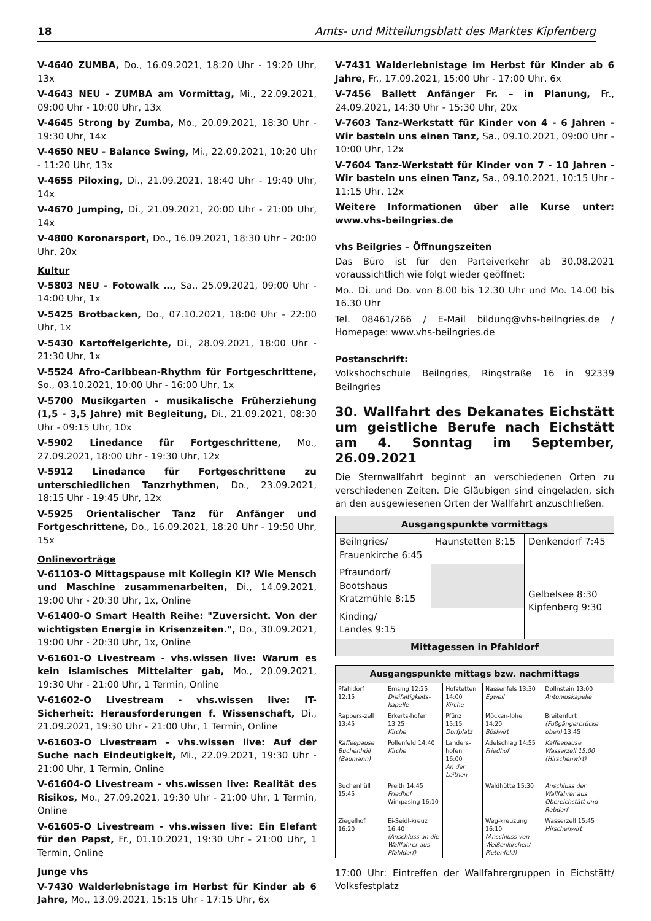18 Amts- und Mitteilungsblatt des Marktes Kipfenberg
V-4640 ZUMBA, Do., 16.09.2021, 18:20 Uhr - 19:20 Uhr, 13x
V-4643 NEU - ZUMBA am Vormittag, Mi., 22.09.2021, 09:00 Uhr - 10:00 Uhr, 13x
V-4645 Strong by Zumba, Mo., 20.09.2021, 18:30 Uhr - 19:30 Uhr, 14x
V-4650 NEU - Balance Swing, Mi., 22.09.2021, 10:20 Uhr - 11:20 Uhr, 13x
V-4655 Piloxing, Di., 21.09.2021, 18:40 Uhr - 19:40 Uhr, 14x
V-4670 Jumping, Di., 21.09.2021, 20:00 Uhr - 21:00 Uhr, 14x
V-4800 Koronarsport, Do., 16.09.2021, 18:30 Uhr - 20:00 Uhr, 20x
Kultur
V-5803 NEU - Fotowalk …, Sa., 25.09.2021, 09:00 Uhr - 14:00 Uhr, 1x
V-5425 Brotbacken, Do., 07.10.2021, 18:00 Uhr - 22:00 Uhr, 1x
V-5430 Kartoffelgerichte, Di., 28.09.2021, 18:00 Uhr - 21:30 Uhr, 1x
V-5524 Afro-Caribbean-Rhythm für Fortgeschrittene, So., 03.10.2021, 10:00 Uhr - 16:00 Uhr, 1x
V-5700 Musikgarten - musikalische Früherziehung (1,5 - 3,5 Jahre) mit Begleitung, Di., 21.09.2021, 08:30 Uhr - 09:15 Uhr, 10x
V-5902 Linedance für Fortgeschrittene, Mo., 27.09.2021, 18:00 Uhr - 19:30 Uhr, 12x
V-5912 Linedance für Fortgeschrittene zu unterschiedlichen Tanzrhythmen, Do., 23.09.2021, 18:15 Uhr - 19:45 Uhr, 12x
V-5925 Orientalischer Tanz für Anfänger und Fortgeschrittene, Do., 16.09.2021, 18:20 Uhr - 19:50 Uhr, 15x
Onlinevorträge
V-61103-O Mittagspause mit Kollegin KI? Wie Mensch und Maschine zusammenarbeiten, Di., 14.09.2021, 19:00 Uhr - 20:30 Uhr, 1x, Online
V-61400-O Smart Health Reihe: "Zuversicht. Von der wichtigsten Energie in Krisenzeiten.", Do., 30.09.2021, 19:00 Uhr - 20:30 Uhr, 1x, Online
V-61601-O Livestream - vhs.wissen live: Warum es kein islamisches Mittelalter gab, Mo., 20.09.2021, 19:30 Uhr - 21:00 Uhr, 1 Termin, Online
V-61602-O Livestream - vhs.wissen live: IT- Sicherheit: Herausforderungen f. Wissenschaft, Di., 21.09.2021, 19:30 Uhr - 21:00 Uhr, 1 Termin, Online
V-61603-O Livestream - vhs.wissen live: Auf der Suche nach Eindeutigkeit, Mi., 22.09.2021, 19:30 Uhr - 21:00 Uhr, 1 Termin, Online
V-61604-O Livestream - vhs.wissen live: Realität des Risikos, Mo., 27.09.2021, 19:30 Uhr - 21:00 Uhr, 1 Termin, Online
V-61605-O Livestream - vhs.wissen live: Ein Elefant für den Papst, Fr., 01.10.2021, 19:30 Uhr - 21:00 Uhr, 1 Termin, Online
Junge vhs
V-7430 Walderlebnistage im Herbst für Kinder ab 6 Jahre, Mo., 13.09.2021, 15:15 Uhr - 17:15 Uhr, 6x
V-7431 Walderlebnistage im Herbst für Kinder ab 6 Jahre, Fr., 17.09.2021, 15:00 Uhr - 17:00 Uhr, 6x
V-7456 Ballett Anfänger Fr. – in Planung, Fr., 24.09.2021, 14:30 Uhr - 15:30 Uhr, 20x
V-7603 Tanz-Werkstatt für Kinder von 4 - 6 Jahren - Wir basteln uns einen Tanz, Sa., 09.10.2021, 09:00 Uhr - 10:00 Uhr, 12x
V-7604 Tanz-Werkstatt für Kinder von 7 - 10 Jahren - Wir basteln uns einen Tanz, Sa., 09.10.2021, 10:15 Uhr - 11:15 Uhr, 12x
Weitere Informationen über alle Kurse unter: www.vhs-beilngries.de
vhs Beilgries – Öffnungszeiten
Das Büro ist für den Parteiverkehr ab 30.08.2021 voraussichtlich wie folgt wieder geöffnet:
Mo.. Di. und Do. von 8.00 bis 12.30 Uhr und Mo. 14.00 bis 16.30 Uhr
Tel. 08461/266 / E-Mail bildung@vhs-beilngries.de / Homepage: www.vhs-beilngries.de
Postanschrift:
Volkshochschule Beilngries, Ringstraße 16 in 92339 Beilngries
30. Wallfahrt des Dekanates Eichstätt um geistliche Berufe nach Eichstätt am 4. Sonntag im September, 26.09.2021
Die Sternwallfahrt beginnt an verschiedenen Orten zu verschiedenen Zeiten. Die Gläubigen sind eingeladen, sich an den ausgewiesenen Orten der Wallfahrt anzuschließen.
| Ausgangspunkte vormittags | | |
| --- | --- | --- |
| Beilngries/ Frauenkirche 6:45 | Haunstetten 8:15 | Denkendorf 7:45 |
| Pfraundorf/ Bootshaus Kratzmühle 8:15 | | Gelbelsee 8:30 Kipfenberg 9:30 |
| Kinding/ Landes 9:15 | | |
| Mittagessen in Pfahldorf | | |
| Ausgangspunkte mittags bzw. nachmittags | | | | |
| --- | --- | --- | --- | --- |
| Pfahldorf 12:15 | Emsing 12:25 Dreifaltigkeits-kapelle | Hofstetten 14:00 Kirche | Nassenfels 13:30 Egweil | Dollnstein 13:00 Antoniuskapelle |
| Rappers-zell 13:45 | Erkerts-hofen 13:25 Kirche | Pfünz 15:15 Dorfplatz | Möcken-lohe 14:20 Böslwirt | Breitenfurt (Fußgängerbrücke oben) 13:45 |
| Kaffeepause Buchenhüll (Baumann) | Pollenfeld 14:40 Kirche | Landers-hofen 16:00 An der Leithen | Adelschlag 14:55 Friedhof | Kaffeepause Wasserzell 15:00 (Hirschenwirt) |
| Buchenhüll 15:45 | Preith 14:45 Friedhof Wimpasing 16:10 | | Waldhütte 15:30 | Anschluss der Wallfahrer aus Obereichstätt und Rebdorf |
| Ziegelhof 16:20 | Ei-Seidl-kreuz 16:40 (Anschluss an die Wallfahrer aus Pfahldorf) | | Weg-kreuzung 16:10 (Anschluss von Weißenkirchen/ Pietenfeld) | Wasserzell 15:45 Hirschenwirt |
17:00 Uhr: Eintreffen der Wallfahrergruppen in Eichstätt/ Volksfestplatz